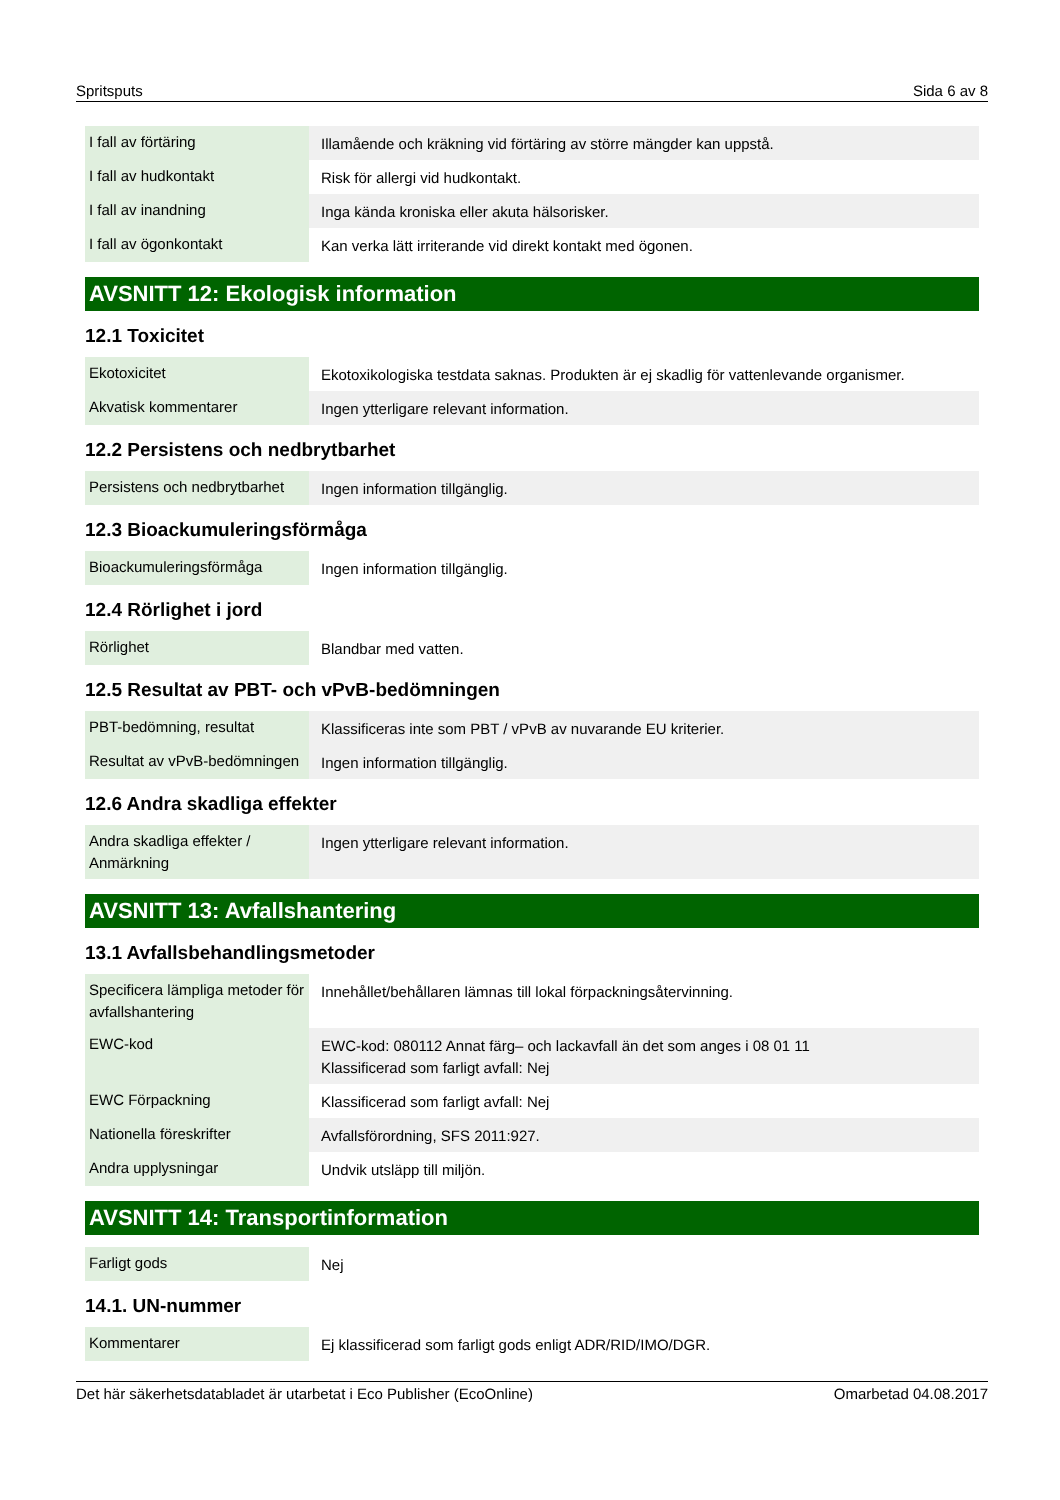Spritsputs Sida 6 av 8
| I fall av förtäring | Illamående och kräkning vid förtäring av större mängder kan uppstå. |
| I fall av hudkontakt | Risk för allergi vid hudkontakt. |
| I fall av inandning | Inga kända kroniska eller akuta hälsorisker. |
| I fall av ögonkontakt | Kan verka lätt irriterande vid direkt kontakt med ögonen. |
AVSNITT 12: Ekologisk information
12.1 Toxicitet
| Ekotoxicitet | Ekotoxikologiska testdata saknas. Produkten är ej skadlig för vattenlevande organismer. |
| Akvatisk kommentarer | Ingen ytterligare relevant information. |
12.2 Persistens och nedbrytbarhet
| Persistens och nedbrytbarhet | Ingen information tillgänglig. |
12.3 Bioackumuleringsförmåga
| Bioackumuleringsförmåga | Ingen information tillgänglig. |
12.4 Rörlighet i jord
| Rörlighet | Blandbar med vatten. |
12.5 Resultat av PBT- och vPvB-bedömningen
| PBT-bedömning, resultat | Klassificeras inte som PBT / vPvB av nuvarande EU kriterier. |
| Resultat av vPvB-bedömningen | Ingen information tillgänglig. |
12.6 Andra skadliga effekter
| Andra skadliga effekter / Anmärkning | Ingen ytterligare relevant information. |
AVSNITT 13: Avfallshantering
13.1 Avfallsbehandlingsmetoder
| Specificera lämpliga metoder för avfallshantering | Innehållet/behållaren lämnas till lokal förpackningsåtervinning. |
| EWC-kod | EWC-kod: 080112 Annat färg– och lackavfall än det som anges i 08 01 11 Klassificerad som farligt avfall: Nej |
| EWC Förpackning | Klassificerad som farligt avfall: Nej |
| Nationella föreskrifter | Avfallsförordning, SFS 2011:927. |
| Andra upplysningar | Undvik utsläpp till miljön. |
AVSNITT 14: Transportinformation
| Farligt gods | Nej |
14.1. UN-nummer
| Kommentarer | Ej klassificerad som farligt gods enligt ADR/RID/IMO/DGR. |
Det här säkerhetsdatabladet är utarbetat i Eco Publisher (EcoOnline) Omarbetad 04.08.2017